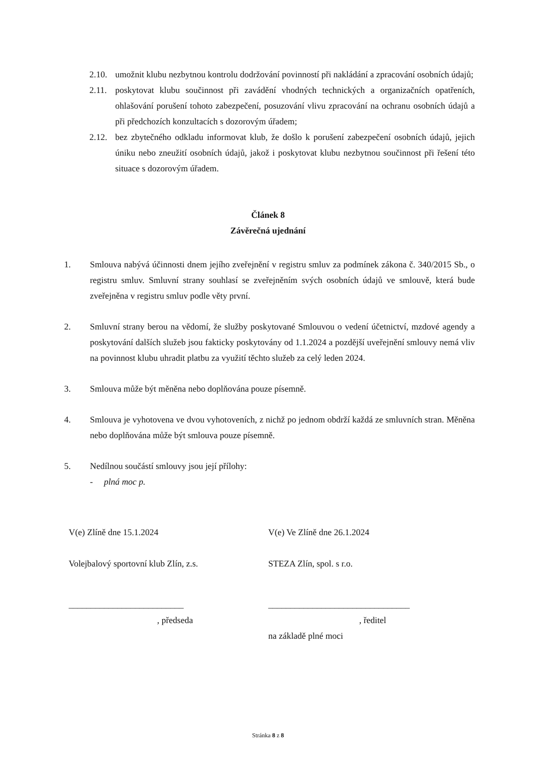2.10. umožnit klubu nezbytnou kontrolu dodržování povinností při nakládání a zpracování osobních údajů;
2.11. poskytovat klubu součinnost při zavádění vhodných technických a organizačních opatřeních, ohlašování porušení tohoto zabezpečení, posuzování vlivu zpracování na ochranu osobních údajů a při předchozích konzultacích s dozorovým úřadem;
2.12. bez zbytečného odkladu informovat klub, že došlo k porušení zabezpečení osobních údajů, jejich úniku nebo zneužití osobních údajů, jakož i poskytovat klubu nezbytnou součinnost při řešení této situace s dozorovým úřadem.
Článek 8
Závěrečná ujednání
1. Smlouva nabývá účinnosti dnem jejího zveřejnění v registru smluv za podmínek zákona č. 340/2015 Sb., o registru smluv. Smluvní strany souhlasí se zveřejněním svých osobních údajů ve smlouvě, která bude zveřejněna v registru smluv podle věty první.
2. Smluvní strany berou na vědomí, že služby poskytované Smlouvou o vedení účetnictví, mzdové agendy a poskytování dalších služeb jsou fakticky poskytovány od 1.1.2024 a pozdější uveřejnění smlouvy nemá vliv na povinnost klubu uhradit platbu za využití těchto služeb za celý leden 2024.
3. Smlouva může být měněna nebo doplňována pouze písemně.
4. Smlouva je vyhotovena ve dvou vyhotoveních, z nichž po jednom obdrží každá ze smluvních stran. Měněna nebo doplňována může být smlouva pouze písemně.
5. Nedílnou součástí smlouvy jsou její přílohy:
- plná moc p.
V(e) Zlíně dne 15.1.2024
Volejbalový sportovní klub Zlín, z.s.
__________________________
, předseda
V(e) Ve Zlíně dne 26.1.2024
STEZA Zlín, spol. s r.o.
________________________________
, ředitel
na základě plné moci
Stránka 8 z 8